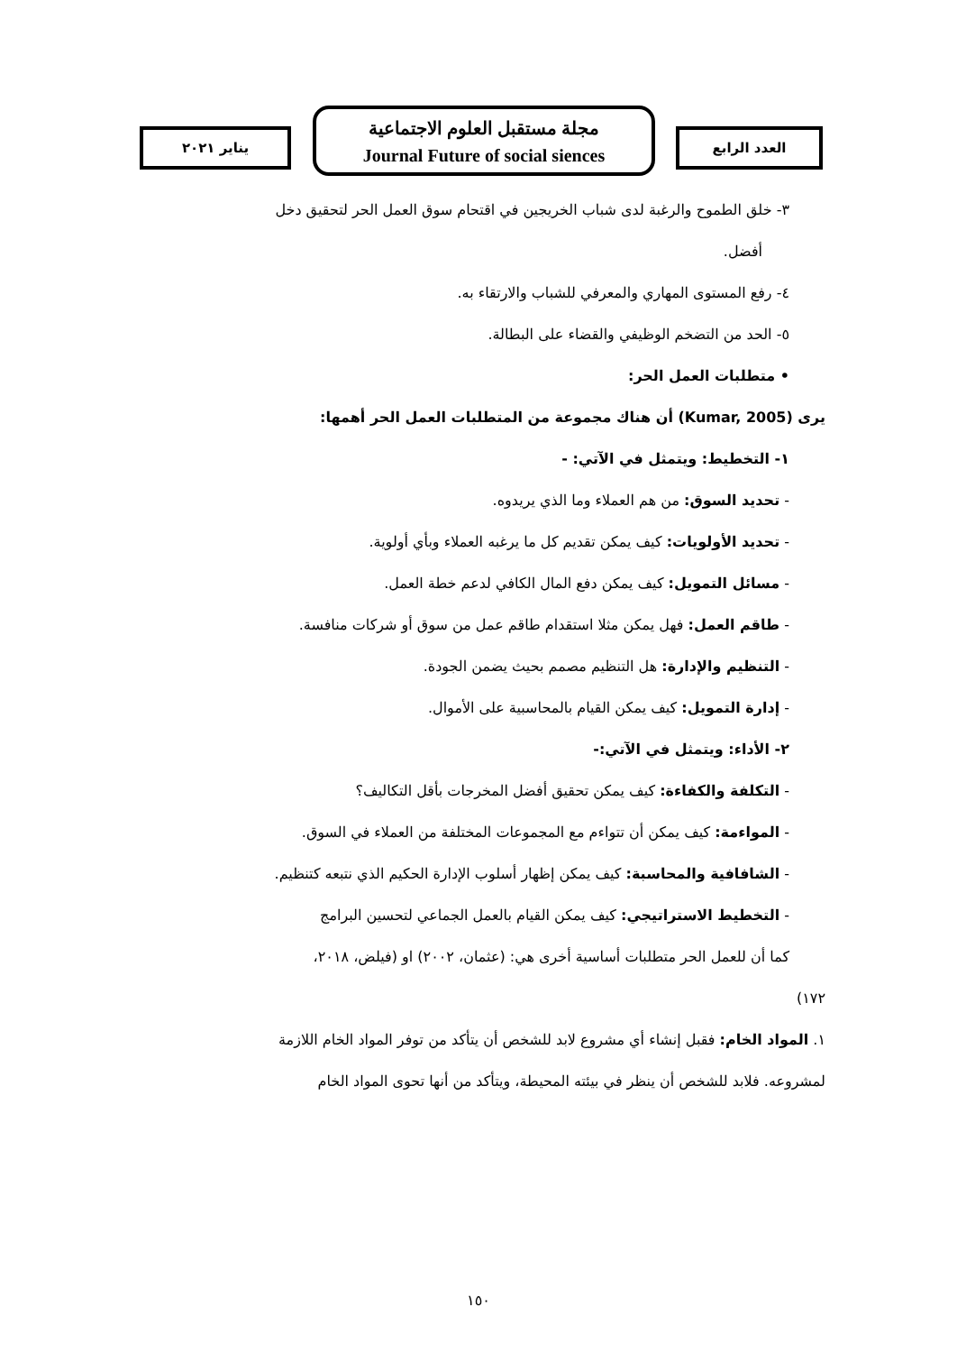يناير ٢٠٢١
مجلة مستقبل العلوم الاجتماعية
Journal Future of social siences
العدد الرابع
٣- خلق الطموح والرغبة لدى شباب الخريجين في اقتحام سوق العمل الحر لتحقيق دخل
أفضل.
٤- رفع المستوى المهاري والمعرفي للشباب والارتقاء به.
٥- الحد من التضخم الوظيفي والقضاء على البطالة.
• متطلبات العمل الحر:
يرى (Kumar, 2005) أن هناك مجموعة من المتطلبات العمل الحر أهمها:
١- التخطيط: ويتمثل في الآتي: -
- تحديد السوق: من هم العملاء وما الذي يريدوه.
- تحديد الأولويات: كيف يمكن تقديم كل ما يرغبه العملاء وبأي أولوية.
- مسائل التمويل: كيف يمكن دفع المال الكافي لدعم خطة العمل.
- طاقم العمل: فهل يمكن مثلا استقدام طاقم عمل من سوق أو شركات منافسة.
- التنظيم والإدارة: هل التنظيم مصمم بحيث يضمن الجودة.
- إدارة التمويل: كيف يمكن القيام بالمحاسبية على الأموال.
٢- الأداء: ويتمثل في الآتي:-
- التكلفة والكفاءة: كيف يمكن تحقيق أفضل المخرجات بأقل التكاليف؟
- المواءمة: كيف يمكن أن تتواءم مع المجموعات المختلفة من العملاء في السوق.
- الشافافية والمحاسبة: كيف يمكن إظهار أسلوب الإدارة الحكيم الذي نتبعه كتنظيم.
- التخطيط الاستراتيجي: كيف يمكن القيام بالعمل الجماعي لتحسين البرامج
كما أن للعمل الحر متطلبات أساسية أخرى هي: (عثمان، ٢٠٠٢) او (فيلض، ٢٠١٨،
١٧٢)
١. المواد الخام: فقبل إنشاء أي مشروع لابد للشخص أن يتأكد من توفر المواد الخام اللازمة
لمشروعه. فلابد للشخص أن ينظر في بيئته المحيطة، ويتأكد من أنها تحوى المواد الخام
١٥٠